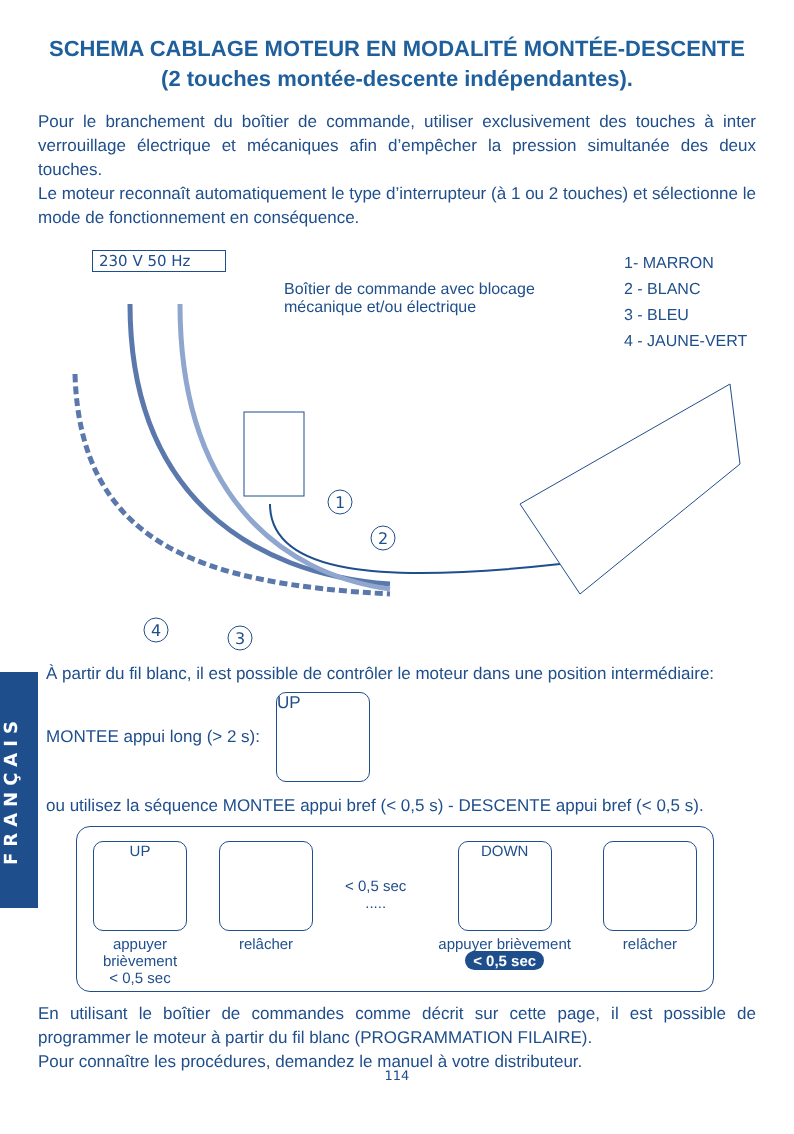SCHEMA CABLAGE MOTEUR EN MODALITÉ MONTÉE-DESCENTE
(2 touches montée-descente indépendantes).
Pour le branchement du boîtier de commande, utiliser exclusivement des touches à inter verrouillage électrique et mécaniques afin d’empêcher la pression simultanée des deux touches.
Le moteur reconnaît automatiquement le type d’interrupteur (à 1 ou 2 touches) et sélectionne le mode de fonctionnement en conséquence.
230 V 50 Hz
Boîtier de commande avec blocage
mécanique et/ou électrique
1- MARRON
2 - BLANC
3 - BLEU
4 - JAUNE-VERT
1
2
3
4
FRANÇAIS
À partir du fil blanc, il est possible de contrôler le moteur dans une position intermédiaire:
MONTEE appui long (> 2 s):
UP
ou utilisez la séquence MONTEE appui bref (< 0,5 s) - DESCENTE appui bref (< 0,5 s).
UP
appuyer
brièvement
< 0,5 sec
relâcher
< 0,5 sec
.....
DOWN
appuyer brièvement
< 0,5 sec
relâcher
En utilisant le boîtier de commandes comme décrit sur cette page, il est possible de programmer le moteur à partir du fil blanc (PROGRAMMATION FILAIRE).
Pour connaître les procédures, demandez le manuel à votre distributeur.
114